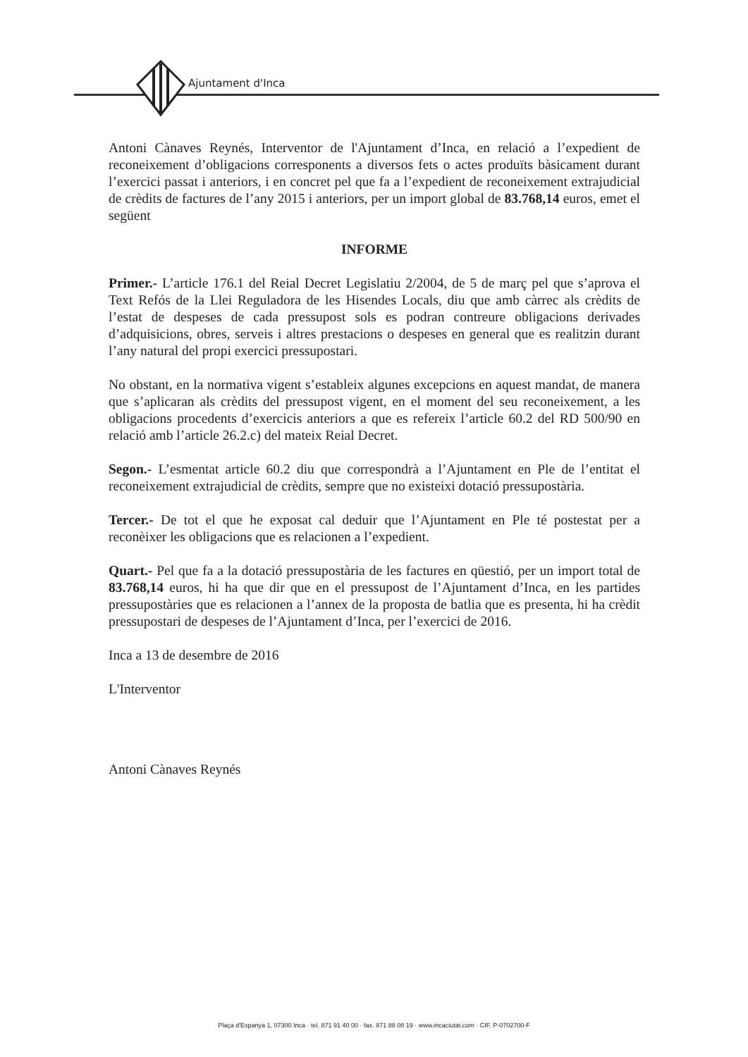Ajuntament d'Inca
Antoni Cànaves Reynés, Interventor de l'Ajuntament d’Inca, en relació a l’expedient de reconeixement d’obligacions corresponents a diversos fets o actes produïts bàsicament durant l’exercici passat i anteriors, i en concret pel que fa a l’expedient de reconeixement extrajudicial de crèdits de factures de l’any 2015 i anteriors, per un import global de 83.768,14 euros, emet el següent
INFORME
Primer.- L’article 176.1 del Reial Decret Legislatiu 2/2004, de 5 de març pel que s’aprova el Text Refós de la Llei Reguladora de les Hisendes Locals, diu que amb càrrec als crèdits de l’estat de despeses de cada pressupost sols es podran contreure obligacions derivades d’adquisicions, obres, serveis i altres prestacions o despeses en general que es realitzin durant l’any natural del propi exercici pressupostari.
No obstant, en la normativa vigent s’estableix algunes excepcions en aquest mandat, de manera que s’aplicaran als crèdits del pressupost vigent, en el moment del seu reconeixement, a les obligacions procedents d’exercicis anteriors a que es refereix l’article 60.2 del RD 500/90 en relació amb l’article 26.2.c) del mateix Reial Decret.
Segon.- L’esmentat article 60.2 diu que correspondrà a l’Ajuntament en Ple de l’entitat el reconeixement extrajudicial de crèdits, sempre que no existeixi dotació pressupostària.
Tercer.- De tot el que he exposat cal deduir que l’Ajuntament en Ple té postestat per a reconèixer les obligacions que es relacionen a l’expedient.
Quart.- Pel que fa a la dotació pressupostària de les factures en qüestió, per un import total de 83.768,14 euros, hi ha que dir que en el pressupost de l’Ajuntament d’Inca, en les partides pressupostàries que es relacionen a l’annex de la proposta de batlia que es presenta, hi ha crèdit pressupostari de despeses de l’Ajuntament d’Inca, per l’exercici de 2016.
Inca a 13 de desembre de 2016
L'Interventor
Antoni Cànaves Reynés
Plaça d'Espanya 1, 07300 Inca · tel. 871 91 40 00 · fax. 971 88 08 19 · www.incaciutat.com · CIF. P-0702700-F